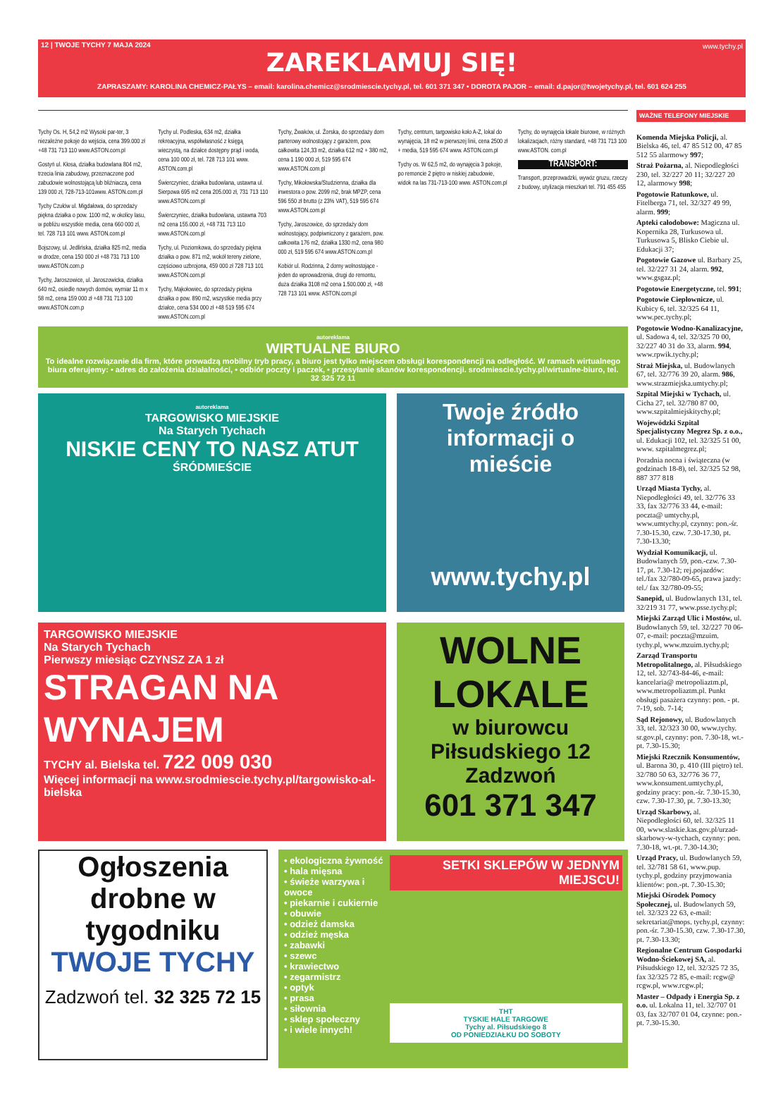12 | TWOJE TYCHY 7 MAJA 2024
www.tychy.pl
ZAREKLAMUJ SIĘ!
ZAPRASZAMY: KAROLINA CHEMICZ-PAŁYS – email: karolina.chemicz@srodmiescie.tychy.pl, tel. 601 371 347 • DOROTA PAJOR – email: d.pajor@twojetychy.pl, tel. 601 624 255
Tychy Os. H, 54,2 m2 Wysoki par-ter, 3 niezależne pokoje do wejścia, cena 399.000 zł +48 731 713 110 www.ASTON.com.pl
Gostyń ul. Kłosa, działka budowlana 804 m2, trzecia linia zabudowy, przeznaczone pod zabudowie wolnostojącą lub bliźniaczą, cena 139 000 zł, 728-713-101www. ASTON.com.pl
Tychy Czułów ul. Migdałowa, do sprzedaży piękna działka o pow. 1100 m2, w okolicy lasu, w pobliżu wszystkie media, cena 660 000 zł, tel. 728 713 101 www. ASTON.com.pl
Bojszowy, ul. Jedlińska, działka 825 m2, media w drodze, cena 150 000 zł +48 731 713 100 www.ASTON.com.p
Tychy, Jaroszowice, ul. Jaroszowicka, działka 640 m2, osiedle nowych domów, wymiar 11 m x 58 m2, cena 159 000 zł +48 731 713 100 www.ASTON.com.p
Tychy ul. Podleska, 634 m2, działka rekreacyjna, współwłasność z księgą wieczystą, na działce dostępny prąd i woda, cena 100 000 zł, tel. 728 713 101 www. ASTON.com.pl
Świerczyniec, działka budowlana, ustawna ul. Sierpowa 695 m2 cena 205.000 zł, 731 713 110 www.ASTON.com.pl
Świerczyniec, działka budowlana, ustawna 703 m2 cena 155.000 zł, +48 731 713 110 www.ASTON.com.pl
Tychy, ul. Poziomkowa, do sprzedaży piękna działka o pow. 871 m2, wokół tereny zielone, częściowo uzbrojona, 459 000 zł 728 713 101 www.ASTON.com.pl
Tychy, Mąkołowiec, do sprzedaży piękna działka o pow. 890 m2, wszystkie media przy działce, cena 534 000 zł +48 519 595 674 www.ASTON.com.pl
Tychy, Żwaków, ul. Żorska, do sprzedaży dom parterowy wolnostojący z garażem, pow. całkowita 124,33 m2, działka 612 m2 + 380 m2, cena 1 190 000 zł, 519 595 674 www.ASTON.com.pl
Tychy, Mikołowska/Studzienna, działka dla inwestora o pow. 2099 m2, brak MPZP, cena 596 550 zł brutto (z 23% VAT), 519 595 674 www.ASTON.com.pl
Tychy, Jaroszowice, do sprzedaży dom wolnostojący, podpiwniczony z garażem, pow. całkowita 176 m2, działka 1330 m2, cena 980 000 zł, 519 595 674 www.ASTON.com.pl
Kobiór ul. Rodzinna, 2 domy wolnostojące - jeden do wprowadzenia, drugi do remontu, duża działka 3108 m2 cena 1.500.000 zł, +48 728 713 101 www. ASTON.com.pl
Tychy, centrum, targowisko koło A-Z, lokal do wynajęcia, 18 m2 w pierwszej linii, cena 2500 zł + media, 519 595 674 www. ASTON.com.pl
Tychy os. W 62,5 m2, do wynajęcia 3 pokoje, po remoncie 2 piętro w niskiej zabudowie, widok na las 731-713-100 www. ASTON.com.pl
Tychy, do wynajęcia lokale biurowe, w różnych lokalizacjach, różny standard, +48 731 713 100 www.ASTON. com.pl
TRANSPORT:
Transport, przeprowadzki, wywóz gruzu, rzeczy z budowy, utylizacja mieszkań tel. 791 455 455
autoreklama
WIRTUALNE BIURO
To idealne rozwiązanie dla firm, które prowadzą mobilny tryb pracy, a biuro jest tylko miejscem obsługi korespondencji na odległość. W ramach wirtualnego biura oferujemy: • adres do założenia działalności, • odbiór poczty i paczek, • przesyłanie skanów korespondencji. srodmiescie.tychy.pl/wirtualne-biuro, tel. 32 325 72 11
autoreklama
TARGOWISKO MIEJSKIE
Na Starych Tychach
NISKIE CENY TO NASZ ATUT
ŚRÓDMIEŚCIE
Twoje źródło informacji o mieście
www.tychy.pl
TARGOWISKO MIEJSKIE
Na Starych Tychach
Pierwszy miesiąc CZYNSZ ZA 1 zł
STRAGAN NA WYNAJEM
TYCHY al. Bielska tel. 722 009 030
Więcej informacji na www.srodmiescie.tychy.pl/targowisko-al-bielska
WOLNE LOKALE
w biurowcu Piłsudskiego 12 Zadzwoń
601 371 347
Ogłoszenia drobne w tygodniku
TWOJE TYCHY
Zadzwoń tel. 32 325 72 15
• ekologiczna żywność
• hala mięsna
• świeże warzywa i owoce
• piekarnie i cukiernie
• obuwie
• odzież damska
• odzież męska
• zabawki
• szewc
• krawiectwo
• zegarmistrz
• optyk
• prasa
• siłownia
• sklep społeczny
• i wiele innych!
SETKI SKLEPÓW W JEDNYM MIEJSCU!
THT
TYSKIE HALE TARGOWE
Tychy al. Piłsudskiego 8
OD PONIEDZIAŁKU DO SOBOTY
WAŻNE TELEFONY MIEJSKIE
Komenda Miejska Policji, al. Bielska 46, tel. 47 85 512 00, 47 85 512 55 alarmowy 997;
Straż Pożarna, al. Niepodległości 230, tel. 32/227 20 11; 32/227 20 12, alarmowy 998;
Pogotowie Ratunkowe, ul. Fitelberga 71, tel. 32/327 49 99, alarm. 999;
Apteki całodobowe: Magiczna ul. Kopernika 28, Turkusowa ul. Turkusowa 5, Blisko Ciebie ul. Edukacji 37;
Pogotowie Gazowe ul. Barbary 25, tel. 32/227 31 24, alarm. 992, www.gsgaz.pl;
Pogotowie Energetyczne, tel. 991;
Pogotowie Ciepłownicze, ul. Kubicy 6, tel. 32/325 64 11, www.pec.tychy.pl;
Pogotowie Wodno-Kanalizacyjne, ul. Sadowa 4, tel. 32/325 70 00, 32/227 40 31 do 33, alarm. 994, www.rpwik.tychy.pl;
Straż Miejska, ul. Budowlanych 67, tel. 32/776 39 20, alarm. 986, www.strazmiejska.umtychy.pl;
Szpital Miejski w Tychach, ul. Cicha 27, tel. 32/780 87 00, www.szpitalmiejskitychy.pl;
Wojewódzki Szpital Specjalistyczny Megrez Sp. z o.o., ul. Edukacji 102, tel. 32/325 51 00, www. szpitalmegrez.pl;
Poradnia nocna i świąteczna (w godzinach 18-8), tel. 32/325 52 98, 887 377 818
Urząd Miasta Tychy, al. Niepodległości 49, tel. 32/776 33 33, fax 32/776 33 44, e-mail: poczta@ umtychy.pl, www.umtychy.pl, czynny: pon.-śr. 7.30-15.30, czw. 7.30-17.30, pt. 7.30-13.30;
Wydział Komunikacji, ul. Budowlanych 59, pon.-czw. 7.30-17, pt. 7.30-12; rej.pojazdów: tel./fax 32/780-09-65, prawa jazdy: tel./ fax 32/780-09-55;
Sanepid, ul. Budowlanych 131, tel. 32/219 31 77, www.psse.tychy.pl;
Miejski Zarząd Ulic i Mostów, ul. Budowlanych 59, tel. 32/227 70 06-07, e-mail: poczta@mzuim. tychy.pl, www.mzuim.tychy.pl;
Zarząd Transportu Metropolitalnego, al. Piłsudskiego 12, tel. 32/743-84-46, e-mail: kancelaria@ metropoliaztm.pl, www.metropoliaztm.pl. Punkt obsługi pasażera czynny: pon. - pt. 7-19, sob. 7-14;
Sąd Rejonowy, ul. Budowlanych 33, tel. 32/323 30 00, www.tychy. sr.gov.pl, czynny: pon. 7.30-18, wt.-pt. 7.30-15.30;
Miejski Rzecznik Konsumentów, ul. Barona 30, p. 410 (III piętro) tel. 32/780 50 63, 32/776 36 77, www.konsument.umtychy.pl, godziny pracy: pon.-śr. 7.30-15.30, czw. 7.30-17.30, pt. 7.30-13.30;
Urząd Skarbowy, al. Niepodległości 60, tel. 32/325 11 00, www.slaskie.kas.gov.pl/urzad-skarbowy-w-tychach, czynny: pon. 7.30-18, wt.-pt. 7.30-14.30;
Urząd Pracy, ul. Budowlanych 59, tel. 32/781 58 61, www.pup. tychy.pl, godziny przyjmowania klientów: pon.-pt. 7.30-15.30;
Miejski Ośrodek Pomocy Społecznej, ul. Budowlanych 59, tel. 32/323 22 63, e-mail: sekretariat@mops. tychy.pl, czynny: pon.-śr. 7.30-15.30, czw. 7.30-17.30, pt. 7.30-13.30;
Regionalne Centrum Gospodarki Wodno-Ściekowej SA, al. Piłsudskiego 12, tel. 32/325 72 35, fax 32/325 72 85, e-mail: rcgw@ rcgw.pl, www.rcgw.pl;
Master – Odpady i Energia Sp. z o.o. ul. Lokalna 11, tel. 32/707 01 03, fax 32/707 01 04, czynne: pon.-pt. 7.30-15.30.